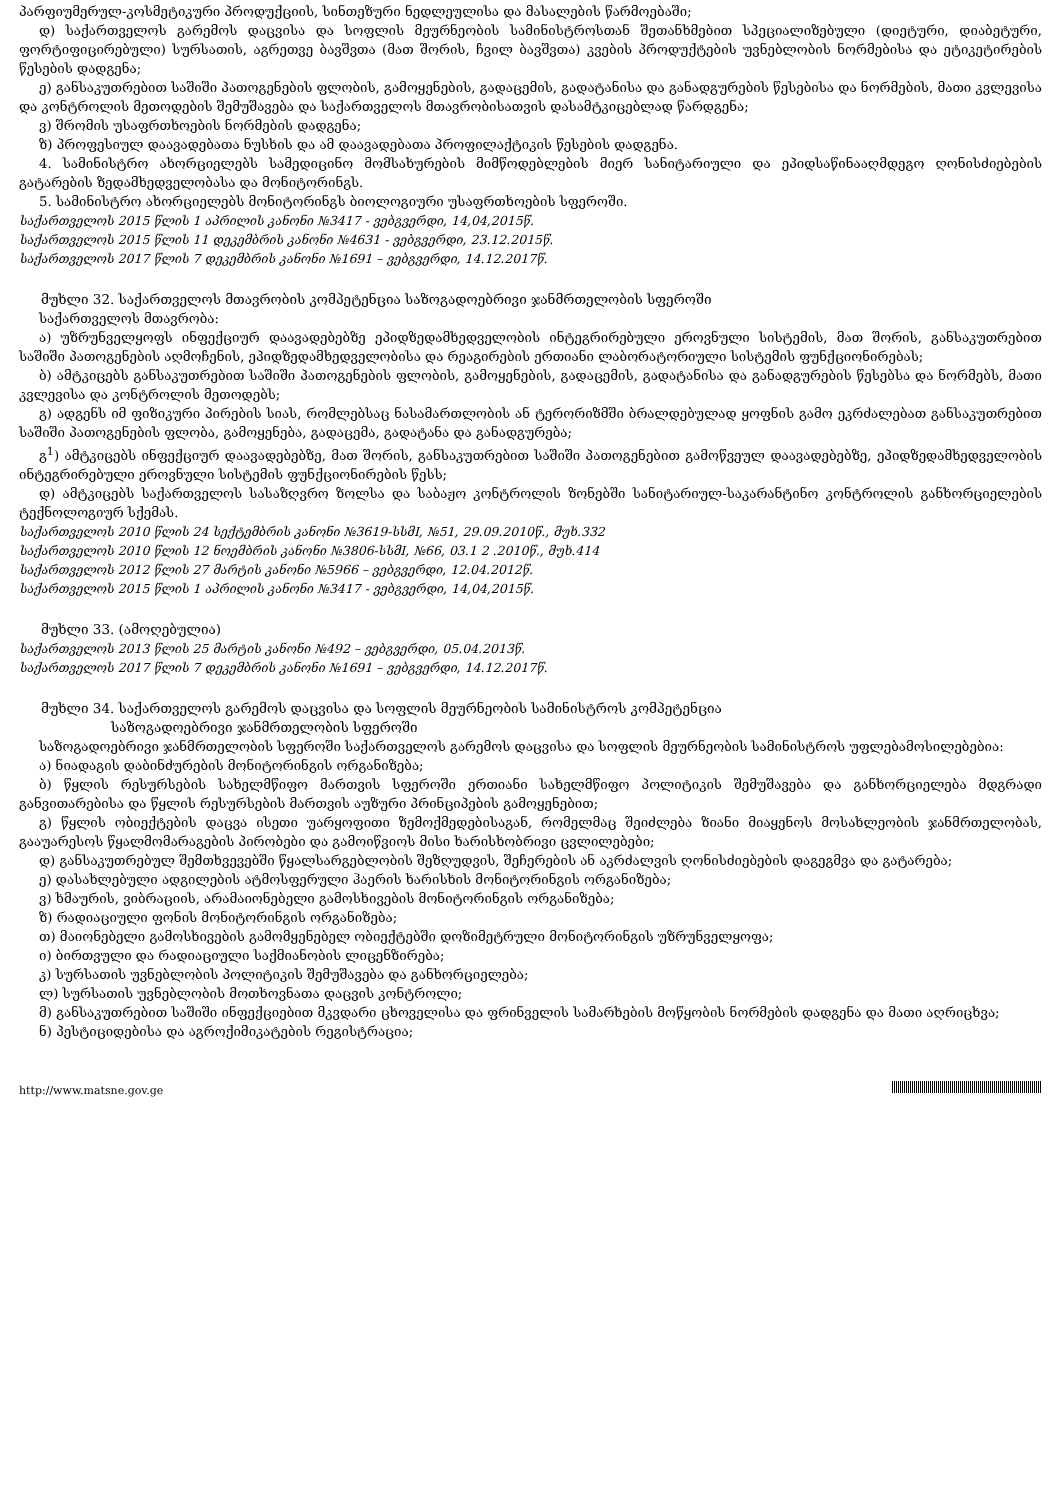პარფიუმერულ-კოსმეტიკური პროდუქციის, სინთეზური ნედლეულისა და მასალების წარმოებაში;
დ) საქართველოს გარემოს დაცვისა და სოფლის მეურნეობის სამინისტროსთან შეთანხმებით სპეციალიზებული (დიეტური, დიაბეტური, ფორტიფიცირებული) სურსათის, აგრეთვე ბავშვთა (მათ შორის, ჩვილ ბავშვთა) კვების პროდუქტების უვნებლობის ნორმებისა და ეტიკეტირების წესების დადგენა;
ე) განსაკუთრებით საშიში პათოგენების ფლობის, გამოყენების, გადაცემის, გადატანისა და განადგურების წესებისა და ნორმების, მათი კვლევისა და კონტროლის მეთოდების შემუშავება და საქართველოს მთავრობისათვის დასამტკიცებლად წარდგენა;
ვ) შრომის უსაფრთხოების ნორმების დადგენა;
ზ) პროფესიულ დაავადებათა ნუსხის და ამ დაავადებათა პროფილაქტიკის წესების დადგენა.
4. სამინისტრო ახორციელებს სამედიცინო მომსახურების მიმწოდებლების მიერ სანიტარიული და ეპიდსაწინააღმდეგო ღონისძიებების გატარების ზედამხედველობასა და მონიტორინგს.
5. სამინისტრო ახორციელებს მონიტორინგს ბიოლოგიური უსაფრთხოების სფეროში.
საქართველოს 2015 წლის 1 აპრილის კანონი №3417 - ვებგვერდი, 14,04,2015წ.
საქართველოს 2015 წლის 11 დეკემბრის კანონი №4631 - ვებგვერდი, 23.12.2015წ.
საქართველოს 2017 წლის 7 დეკემბრის კანონი №1691 – ვებგვერდი, 14.12.2017წ.
მუხლი 32. საქართველოს მთავრობის კომპეტენცია საზოგადოებრივი ჯანმრთელობის სფეროში
საქართველოს მთავრობა:
ა) უზრუნველყოფს ინფექციურ დაავადებებზე ეპიდზედამხედველობის ინტეგრირებული ეროვნული სისტემის, მათ შორის, განსაკუთრებით საშიში პათოგენების აღმოჩენის, ეპიდზედამხედველობისა და რეაგირების ერთიანი ლაბორატორიული სისტემის ფუნქციონირებას;
ბ) ამტკიცებს განსაკუთრებით საშიში პათოგენების ფლობის, გამოყენების, გადაცემის, გადატანისა და განადგურების წესებსა და ნორმებს, მათი კვლევისა და კონტროლის მეთოდებს;
გ) ადგენს იმ ფიზიკური პირების სიას, რომლებსაც ნასამართლობის ან ტერორიზმში ბრალდებულად ყოფნის გამო ეკრძალებათ განსაკუთრებით საშიში პათოგენების ფლობა, გამოყენება, გადაცემა, გადატანა და განადგურება;
გ<sup>1</sup>) ამტკიცებს ინფექციურ დაავადებებზე, მათ შორის, განსაკუთრებით საშიში პათოგენებით გამოწვეულ დაავადებებზე, ეპიდზედამხედველობის ინტეგრირებული ეროვნული სისტემის ფუნქციონირების წესს;
დ) ამტკიცებს საქართველოს სასაზღვრო ზოლსა და საბაჟო კონტროლის ზონებში სანიტარიულ-საკარანტინო კონტროლის განხორციელების ტექნოლოგიურ სქემას.
საქართველოს 2010 წლის 24 სექტემბრის კანონი №3619-სსმI, №51, 29.09.2010წ., მუხ.332
საქართველოს 2010 წლის 12 ნოემბრის კანონი №3806-სსმI, №66, 03.1 2 .2010წ., მუხ.414
საქართველოს 2012 წლის 27 მარტის კანონი №5966 – ვებგვერდი, 12.04.2012წ.
საქართველოს 2015 წლის 1 აპრილის კანონი №3417 - ვებგვერდი, 14,04,2015წ.
მუხლი 33. (ამოღებულია)
საქართველოს 2013 წლის 25 მარტის კანონი №492 – ვებგვერდი, 05.04.2013წ.
საქართველოს 2017 წლის 7 დეკემბრის კანონი №1691 – ვებგვერდი, 14.12.2017წ.
მუხლი 34. საქართველოს გარემოს დაცვისა და სოფლის მეურნეობის სამინისტროს კომპეტენცია
საზოგადოებრივი ჯანმრთელობის სფეროში
საზოგადოებრივი ჯანმრთელობის სფეროში საქართველოს გარემოს დაცვისა და სოფლის მეურნეობის სამინისტროს უფლებამოსილებებია:
ა) ნიადაგის დაბინძურების მონიტორინგის ორგანიზება;
ბ) წყლის რესურსების სახელმწიფო მართვის სფეროში ერთიანი სახელმწიფო პოლიტიკის შემუშავება და განხორციელება მდგრადი განვითარებისა და წყლის რესურსების მართვის აუზური პრინციპების გამოყენებით;
გ) წყლის ობიექტების დაცვა ისეთი უარყოფითი ზემოქმედებისაგან, რომელმაც შეიძლება ზიანი მიაყენოს მოსახლეობის ჯანმრთელობას, გააუარესოს წყალმომარაგების პირობები და გამოიწვიოს მისი ხარისხობრივი ცვლილებები;
დ) განსაკუთრებულ შემთხვევებში წყალსარგებლობის შეზღუდვის, შეჩერების ან აკრძალვის ღონისძიებების დაგეგმვა და გატარება;
ე) დასახლებული ადგილების ატმოსფერული ჰაერის ხარისხის მონიტორინგის ორგანიზება;
ვ) ხმაურის, ვიბრაციის, არამაიონებელი გამოსხივების მონიტორინგის ორგანიზება;
ზ) რადიაციული ფონის მონიტორინგის ორგანიზება;
თ) მაიონებელი გამოსხივების გამომყენებელ ობიექტებში დოზიმეტრული მონიტორინგის უზრუნველყოფა;
ი) ბირთვული და რადიაციული საქმიანობის ლიცენზირება;
კ) სურსათის უვნებლობის პოლიტიკის შემუშავება და განხორციელება;
ლ) სურსათის უვნებლობის მოთხოვნათა დაცვის კონტროლი;
მ) განსაკუთრებით საშიში ინფექციებით მკვდარი ცხოველისა და ფრინველის სამარხების მოწყობის ნორმების დადგენა და მათი აღრიცხვა;
ნ) პესტიციდებისა და აგროქიმიკატების რეგისტრაცია;
http://www.matsne.gov.ge